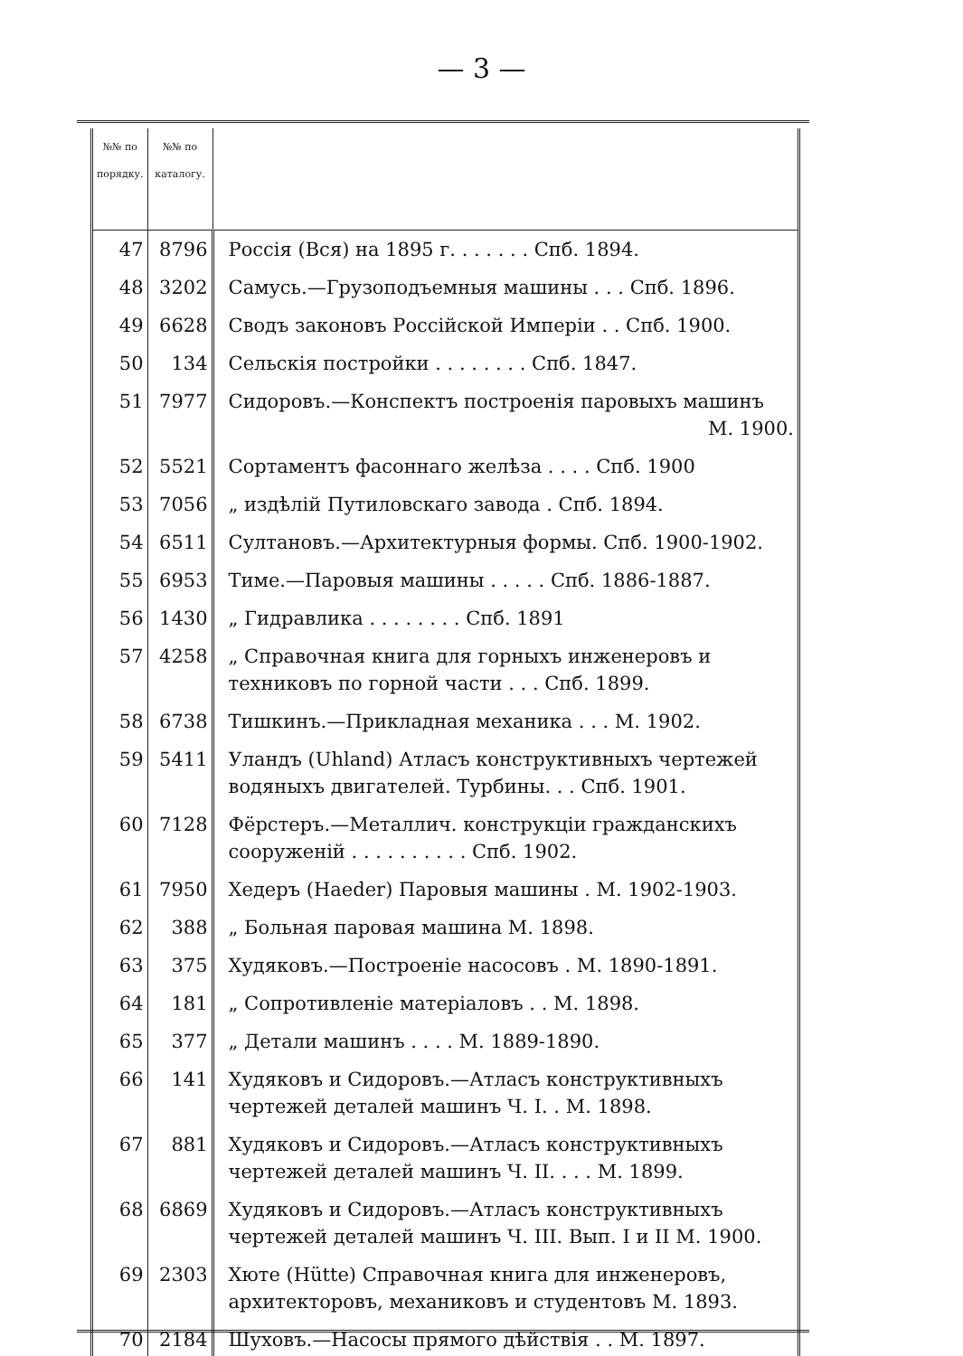— 3 —
| №№ по порядку. | №№ по каталогу. | |
| --- | --- | --- |
| 47 | 8796 | Россія (Вся) на 1895 г. . . . . . . Спб. 1894. |
| 48 | 3202 | Самусь.—Грузоподъемныя машины . . . Спб. 1896. |
| 49 | 6628 | Сводъ законовъ Россійской Имперіи . . Спб. 1900. |
| 50 | 134 | Сельскія постройки . . . . . . . . Спб. 1847. |
| 51 | 7977 | Сидоровъ.—Конспектъ построенія паровыхъ машинъ М. 1900. |
| 52 | 5521 | Сортаментъ фасоннаго желѣза . . . . Спб. 1900 |
| 53 | 7056 | „ издѣлій Путиловскаго завода . Спб. 1894. |
| 54 | 6511 | Султановъ.—Архитектурныя формы. Спб. 1900-1902. |
| 55 | 6953 | Тиме.—Паровыя машины . . . . . Спб. 1886-1887. |
| 56 | 1430 | „ Гидравлика . . . . . . . . Спб. 1891 |
| 57 | 4258 | „ Справочная книга для горныхъ инженеровъ и техниковъ по горной части . . . Спб. 1899. |
| 58 | 6738 | Тишкинъ.—Прикладная механика . . . М. 1902. |
| 59 | 5411 | Уландъ (Uhland) Атласъ конструктивныхъ чертежей водяныхъ двигателей. Турбины. . . Спб. 1901. |
| 60 | 7128 | Фёрстеръ.—Металлич. конструкціи гражданскихъ сооруженій . . . . . . . . . . Спб. 1902. |
| 61 | 7950 | Хедеръ (Haeder) Паровыя машины . М. 1902-1903. |
| 62 | 388 | „ Больная паровая машина М. 1898. |
| 63 | 375 | Худяковъ.—Построеніе насосовъ . М. 1890-1891. |
| 64 | 181 | „ Сопротивленіе матеріаловъ . . М. 1898. |
| 65 | 377 | „ Детали машинъ . . . . М. 1889-1890. |
| 66 | 141 | Худяковъ и Сидоровъ.—Атласъ конструктивныхъ чертежей деталей машинъ Ч. I. . М. 1898. |
| 67 | 881 | Худяковъ и Сидоровъ.—Атласъ конструктивныхъ чертежей деталей машинъ Ч. II. . . . М. 1899. |
| 68 | 6869 | Худяковъ и Сидоровъ.—Атласъ конструктивныхъ чертежей деталей машинъ Ч. III. Вып. I и II М. 1900. |
| 69 | 2303 | Хюте (Hütte) Справочная книга для инженеровъ, архитекторовъ, механиковъ и студентовъ М. 1893. |
| 70 | 2184 | Шуховъ.—Насосы прямого дѣйствія . . М. 1897. |